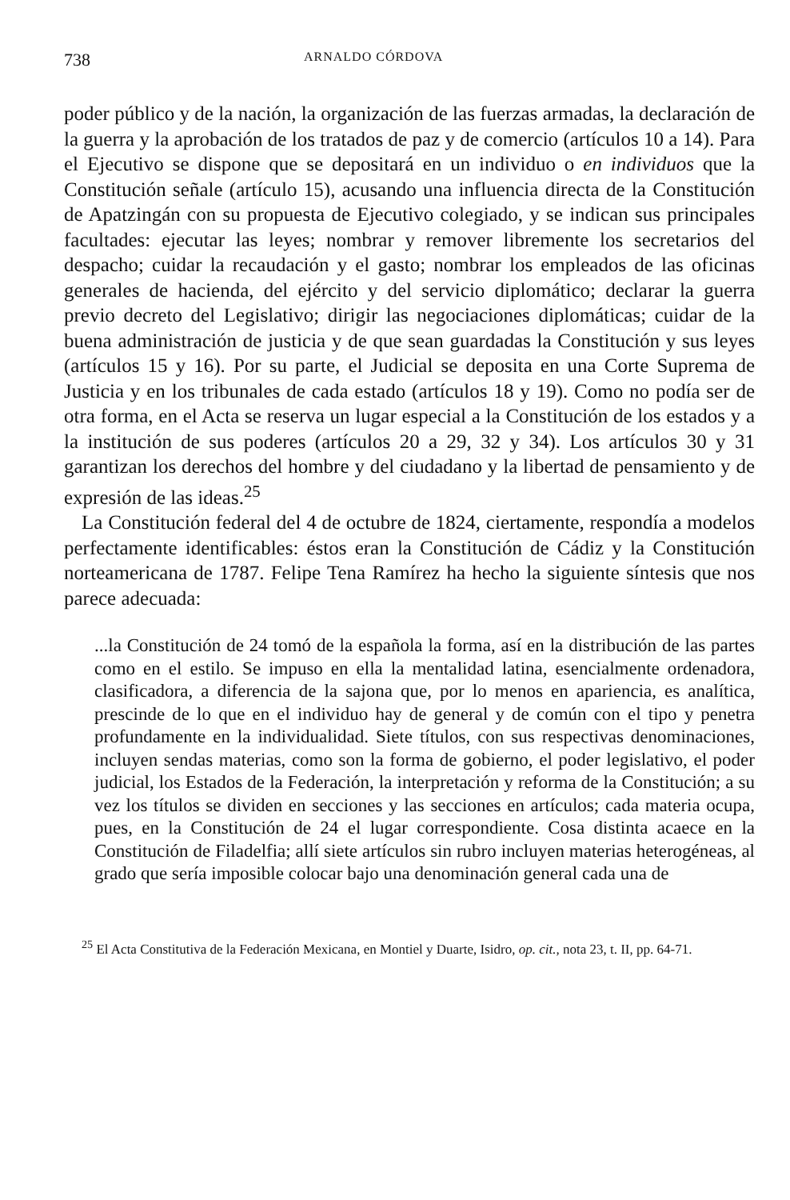738 ARNALDO CÓRDOVA
poder público y de la nación, la organización de las fuerzas armadas, la declaración de la guerra y la aprobación de los tratados de paz y de comercio (artículos 10 a 14). Para el Ejecutivo se dispone que se depositará en un individuo o en individuos que la Constitución señale (artículo 15), acusando una influencia directa de la Constitución de Apatzingán con su propuesta de Ejecutivo colegiado, y se indican sus principales facultades: ejecutar las leyes; nombrar y remover libremente los secretarios del despacho; cuidar la recaudación y el gasto; nombrar los empleados de las oficinas generales de hacienda, del ejército y del servicio diplomático; declarar la guerra previo decreto del Legislativo; dirigir las negociaciones diplomáticas; cuidar de la buena administración de justicia y de que sean guardadas la Constitución y sus leyes (artículos 15 y 16). Por su parte, el Judicial se deposita en una Corte Suprema de Justicia y en los tribunales de cada estado (artículos 18 y 19). Como no podía ser de otra forma, en el Acta se reserva un lugar especial a la Constitución de los estados y a la institución de sus poderes (artículos 20 a 29, 32 y 34). Los artículos 30 y 31 garantizan los derechos del hombre y del ciudadano y la libertad de pensamiento y de expresión de las ideas.<sup>25</sup>
La Constitución federal del 4 de octubre de 1824, ciertamente, respondía a modelos perfectamente identificables: éstos eran la Constitución de Cádiz y la Constitución norteamericana de 1787. Felipe Tena Ramírez ha hecho la siguiente síntesis que nos parece adecuada:
...la Constitución de 24 tomó de la española la forma, así en la distribución de las partes como en el estilo. Se impuso en ella la mentalidad latina, esencialmente ordenadora, clasificadora, a diferencia de la sajona que, por lo menos en apariencia, es analítica, prescinde de lo que en el individuo hay de general y de común con el tipo y penetra profundamente en la individualidad. Siete títulos, con sus respectivas denominaciones, incluyen sendas materias, como son la forma de gobierno, el poder legislativo, el poder judicial, los Estados de la Federación, la interpretación y reforma de la Constitución; a su vez los títulos se dividen en secciones y las secciones en artículos; cada materia ocupa, pues, en la Constitución de 24 el lugar correspondiente. Cosa distinta acaece en la Constitución de Filadelfia; allí siete artículos sin rubro incluyen materias heterogéneas, al grado que sería imposible colocar bajo una denominación general cada una de
<sup>25</sup> El Acta Constitutiva de la Federación Mexicana, en Montiel y Duarte, Isidro, op. cit., nota 23, t. II, pp. 64-71.